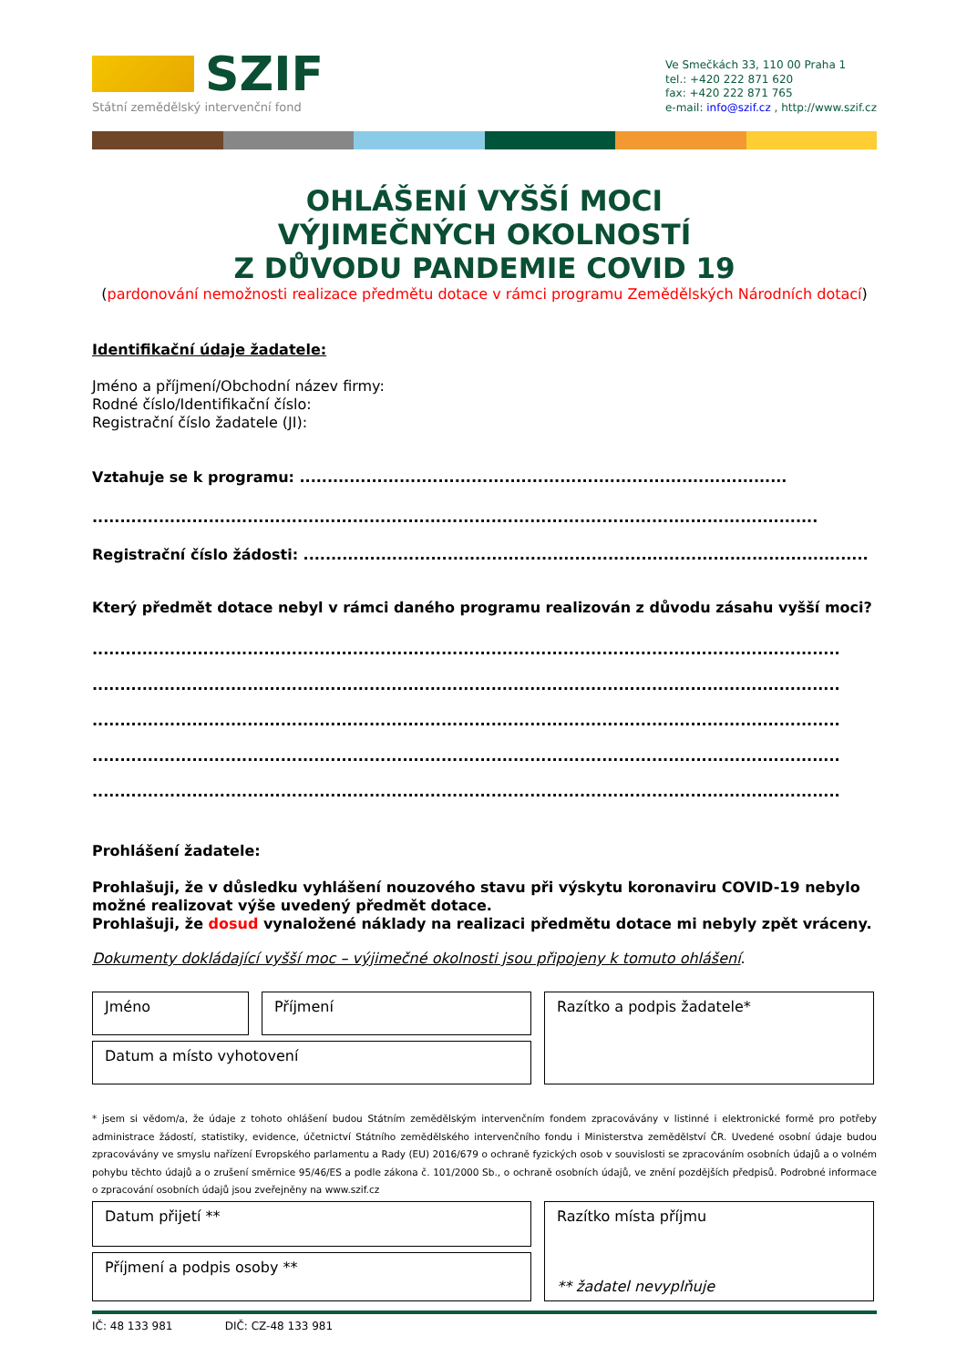SZIF
Státní zemědělský intervenční fond
Ve Smečkách 33, 110 00 Praha 1
tel.: +420 222 871 620
fax: +420 222 871 765
e-mail: info@szif.cz , http://www.szif.cz
OHLÁŠENÍ VYŠŠÍ MOCI
VÝJIMEČNÝCH OKOLNOSTÍ
Z DŮVODU PANDEMIE COVID 19
(pardonování nemožnosti realizace předmětu dotace v rámci programu Zemědělských Národních dotací)
Identifikační údaje žadatele:
Jméno a příjmení/Obchodní název firmy:
Rodné číslo/Identifikační číslo:
Registrační číslo žadatele (JI):
Vztahuje se k programu: ........................................................................................
...................................................................................................................................
Registrační číslo žádosti: ......................................................................................................
Který předmět dotace nebyl v rámci daného programu realizován z důvodu zásahu vyšší moci?
.......................................................................................................................................
.......................................................................................................................................
.......................................................................................................................................
.......................................................................................................................................
.......................................................................................................................................
Prohlášení žadatele:
Prohlašuji, že v důsledku vyhlášení nouzového stavu při výskytu koronaviru COVID-19 nebylo možné realizovat výše uvedený předmět dotace.
Prohlašuji, že dosud vynaložené náklady na realizaci předmětu dotace mi nebyly zpět vráceny.
Dokumenty dokládající vyšší moc – výjimečné okolnosti jsou připojeny k tomuto ohlášení.
Jméno
Příjmení
Razítko a podpis žadatele*
Datum a místo vyhotovení
* jsem si vědom/a, že údaje z tohoto ohlášení budou Státním zemědělským intervenčním fondem zpracovávány v listinné i elektronické formě pro potřeby administrace žádostí, statistiky, evidence, účetnictví Státního zemědělského intervenčního fondu i Ministerstva zemědělství ČR. Uvedené osobní údaje budou zpracovávány ve smyslu nařízení Evropského parlamentu a Rady (EU) 2016/679 o ochraně fyzických osob v souvislosti se zpracováním osobních údajů a o volném pohybu těchto údajů a o zrušení směrnice 95/46/ES a podle zákona č. 101/2000 Sb., o ochraně osobních údajů, ve znění pozdějších předpisů. Podrobné informace o zpracování osobních údajů jsou zveřejněny na www.szif.cz
Datum přijetí **
Razítko místa příjmu
** žadatel nevyplňuje
Příjmení a podpis osoby **
IČ: 48 133 981 DIČ: CZ-48 133 981